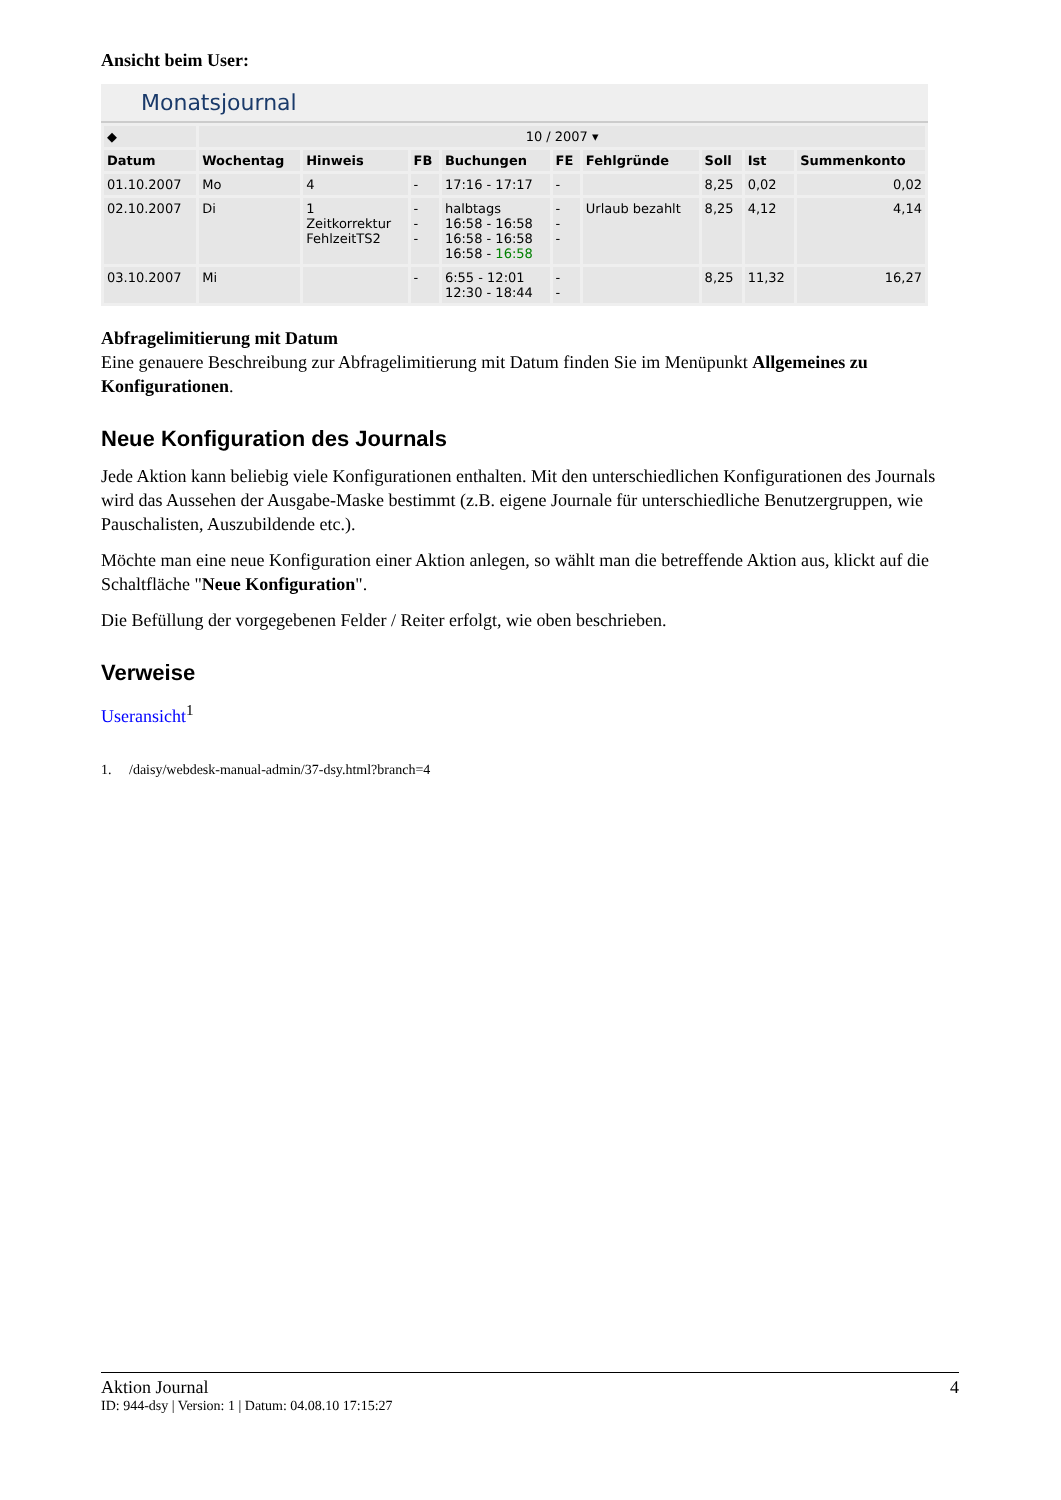Ansicht beim User:
Monatsjournal
| ◆ | 10 / 2007 ▾ | | | | | | | | |
| Datum | Wochentag | Hinweis | FB | Buchungen | FE | Fehlgründe | Soll | Ist | Summenkonto |
| 01.10.2007 | Mo | 4 | - | 17:16 - 17:17 | - | | 8,25 | 0,02 | 0,02 |
| 02.10.2007 | Di | 1 Zeitkorrektur FehlzeitTS2 | - - - | halbtags 16:58 - 16:58 16:58 - 16:58 16:58 - 16:58 | - - - | Urlaub bezahlt | 8,25 | 4,12 | 4,14 |
| 03.10.2007 | Mi | | - | 6:55 - 12:01 12:30 - 18:44 | - - | | 8,25 | 11,32 | 16,27 |
Abfragelimitierung mit Datum
Eine genauere Beschreibung zur Abfragelimitierung mit Datum finden Sie im Menüpunkt Allgemeines zu Konfigurationen.
Neue Konfiguration des Journals
Jede Aktion kann beliebig viele Konfigurationen enthalten. Mit den unterschiedlichen Konfigurationen des Journals wird das Aussehen der Ausgabe-Maske bestimmt (z.B. eigene Journale für unterschiedliche Benutzergruppen, wie Pauschalisten, Auszubildende etc.).
Möchte man eine neue Konfiguration einer Aktion anlegen, so wählt man die betreffende Aktion aus, klickt auf die Schaltfläche "Neue Konfiguration".
Die Befüllung der vorgegebenen Felder / Reiter erfolgt, wie oben beschrieben.
Verweise
Useransicht<sup>1</sup>
1. /daisy/webdesk-manual-admin/37-dsy.html?branch=4
Aktion Journal 4
ID: 944-dsy | Version: 1 | Datum: 04.08.10 17:15:27